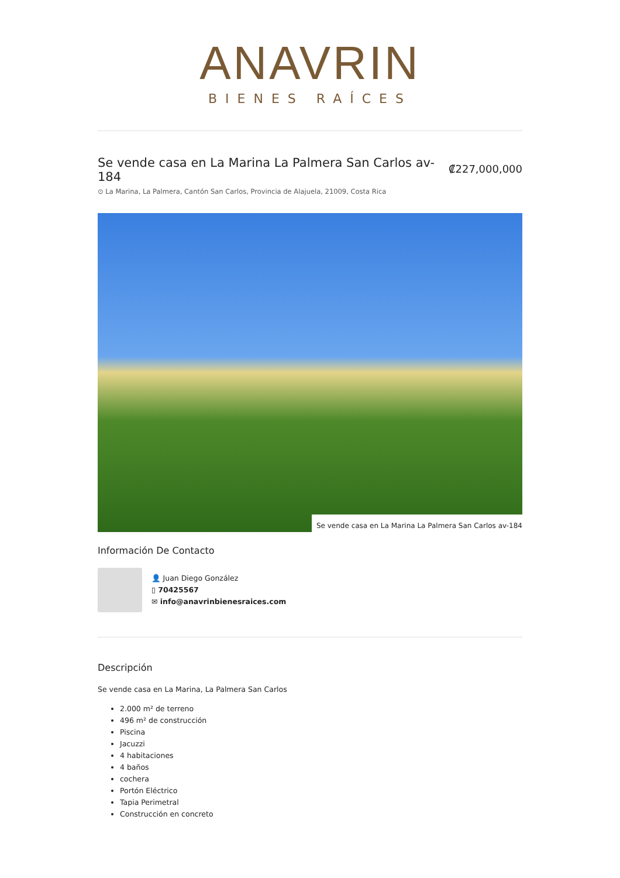ANAVRIN
BIENES RAÍCES
Se vende casa en La Marina La Palmera San Carlos av-184
⊙ La Marina, La Palmera, Cantón San Carlos, Provincia de Alajuela, 21009, Costa Rica
₡227,000,000
Se vende casa en La Marina La Palmera San Carlos av-184
Información De Contacto
👤 Juan Diego González
▯ 70425567
✉ info@anavrinbienesraices.com
Descripción
Se vende casa en La Marina, La Palmera San Carlos
2.000 m² de terreno
496 m² de construcción
Piscina
Jacuzzi
4 habitaciones
4 baños
cochera
Portón Eléctrico
Tapia Perimetral
Construcción en concreto